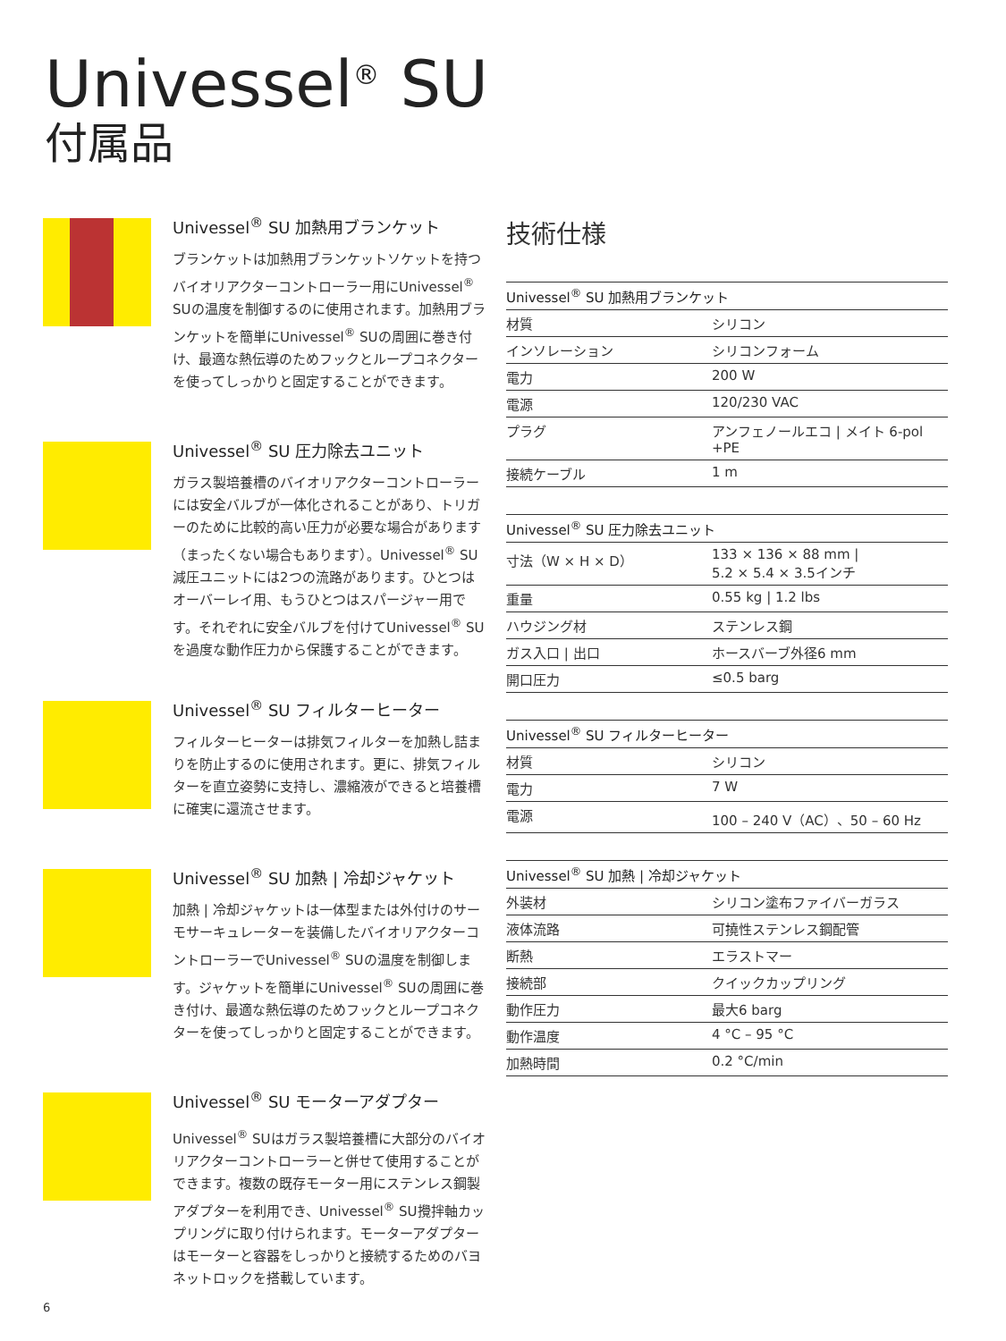Univessel<sup>®</sup> SU
付属品
Univessel<sup>®</sup> SU 加熱用ブランケット
ブランケットは加熱用ブランケットソケットを持つバイオリアクターコントローラー用にUnivessel<sup>®</sup> SUの温度を制御するのに使用されます。加熱用ブランケットを簡単にUnivessel<sup>®</sup> SUの周囲に巻き付け、最適な熱伝導のためフックとループコネクターを使ってしっかりと固定することができます。
Univessel<sup>®</sup> SU 圧力除去ユニット
ガラス製培養槽のバイオリアクターコントローラーには安全バルブが一体化されることがあり、トリガーのために比較的高い圧力が必要な場合があります（まったくない場合もあります）。Univessel<sup>®</sup> SU 減圧ユニットには2つの流路があります。ひとつはオーバーレイ用、もうひとつはスパージャー用です。それぞれに安全バルブを付けてUnivessel<sup>®</sup> SUを過度な動作圧力から保護することができます。
Univessel<sup>®</sup> SU フィルターヒーター
フィルターヒーターは排気フィルターを加熱し詰まりを防止するのに使用されます。更に、排気フィルターを直立姿勢に支持し、濃縮液ができると培養槽に確実に還流させます。
Univessel<sup>®</sup> SU 加熱 | 冷却ジャケット
加熱 | 冷却ジャケットは一体型または外付けのサーモサーキュレーターを装備したバイオリアクターコントローラーでUnivessel<sup>®</sup> SUの温度を制御します。ジャケットを簡単にUnivessel<sup>®</sup> SUの周囲に巻き付け、最適な熱伝導のためフックとループコネクターを使ってしっかりと固定することができます。
Univessel<sup>®</sup> SU モーターアダプター
Univessel<sup>®</sup> SUはガラス製培養槽に大部分のバイオリアクターコントローラーと併せて使用することができます。複数の既存モーター用にステンレス鋼製アダプターを利用でき、Univessel<sup>®</sup> SU攪拌軸カップリングに取り付けられます。モーターアダプターはモーターと容器をしっかりと接続するためのバヨネットロックを搭載しています。
技術仕様
| Univessel<sup>®</sup> SU 加熱用ブランケット | |
| --- | --- |
| 材質 | シリコン |
| インソレーション | シリコンフォーム |
| 電力 | 200 W |
| 電源 | 120/230 VAC |
| プラグ | アンフェノールエコ / メイト 6-pol +PE |
| 接続ケーブル | 1 m |
| Univessel<sup>®</sup> SU 圧力除去ユニット | |
| --- | --- |
| 寸法（W × H × D） | 133 × 136 × 88 mm / 5.2 × 5.4 × 3.5インチ |
| 重量 | 0.55 kg / 1.2 lbs |
| ハウジング材 | ステンレス鋼 |
| ガス入口 / 出口 | ホースバーブ外径6 mm |
| 開口圧力 | ≤0.5 barg |
| Univessel<sup>®</sup> SU フィルターヒーター | |
| --- | --- |
| 材質 | シリコン |
| 電力 | 7 W |
| 電源 | 100 – 240 V（AC）、50 – 60 Hz |
| Univessel<sup>®</sup> SU 加熱 / 冷却ジャケット | |
| --- | --- |
| 外装材 | シリコン塗布ファイバーガラス |
| 液体流路 | 可撓性ステンレス鋼配管 |
| 断熱 | エラストマー |
| 接続部 | クイックカップリング |
| 動作圧力 | 最大6 barg |
| 動作温度 | 4 °C – 95 °C |
| 加熱時間 | 0.2 °C/min |
6